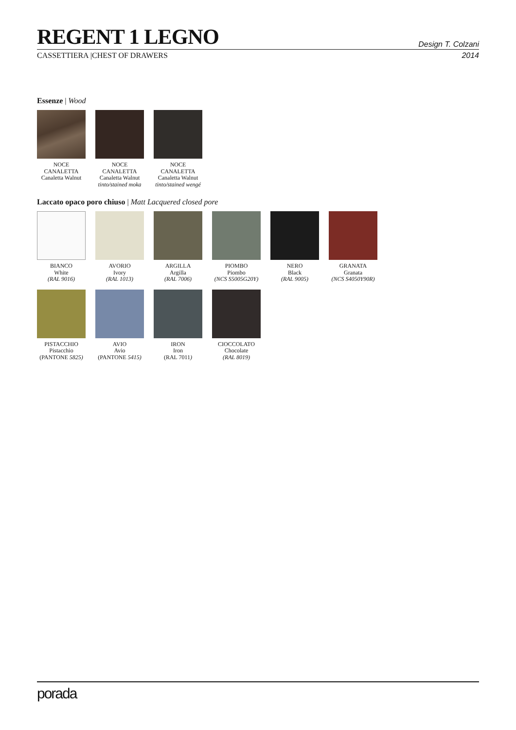REGENT 1 LEGNO
Design T. Colzani
CASSETTIERA |CHEST OF DRAWERS 2014
Essenze | Wood
NOCE CANALETTA
Canaletta Walnut
NOCE CANALETTA
Canaletta Walnut
tinto/stained moka
NOCE CANALETTA
Canaletta Walnut
tinto/stained wengé
Laccato opaco poro chiuso | Matt Lacquered closed pore
BIANCO
White
(RAL 9016)
AVORIO
Ivory
(RAL 1013)
ARGILLA
Argilla
(RAL 7006)
PIOMBO
Piombo
(NCS S5005G20Y)
NERO
Black
(RAL 9005)
GRANATA
Granata
(NCS S4050Y90R)
PISTACCHIO
Pistacchio
(PANTONE 5825)
AVIO
Avio
(PANTONE 5415)
IRON
Iron
(RAL 7011)
CIOCCOLATO
Chocolate
(RAL 8019)
porada